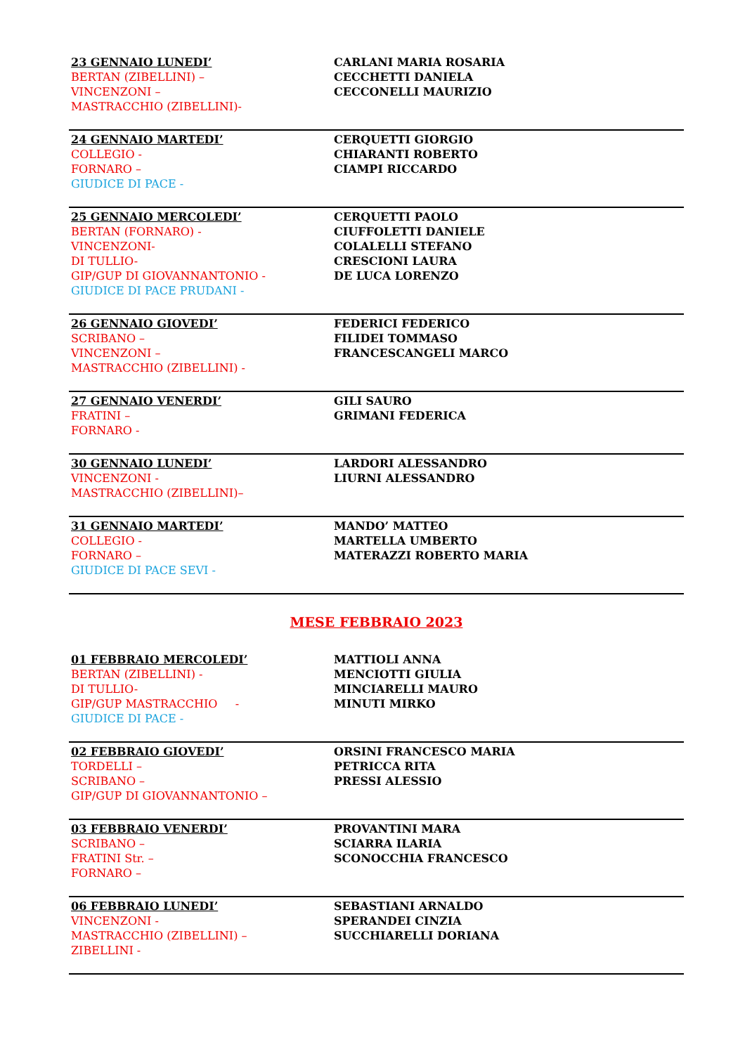| 23 GENNAIO LUNEDI’ BERTAN (ZIBELLINI) – VINCENZONI – MASTRACCHIO (ZIBELLINI)- | CARLANI MARIA ROSARIA CECCHETTI DANIELA CECCONELLI MAURIZIO |
| 24 GENNAIO MARTEDI’ COLLEGIO - FORNARO – GIUDICE DI PACE - | CERQUETTI GIORGIO CHIARANTI ROBERTO CIAMPI RICCARDO |
| 25 GENNAIO MERCOLEDI’ BERTAN (FORNARO) - VINCENZONI- DI TULLIO- GIP/GUP DI GIOVANNANTONIO - GIUDICE DI PACE PRUDANI - | CERQUETTI PAOLO CIUFFOLETTI DANIELE COLALELLI STEFANO CRESCIONI LAURA DE LUCA LORENZO |
| 26 GENNAIO GIOVEDI’ SCRIBANO – VINCENZONI – MASTRACCHIO (ZIBELLINI) - | FEDERICI FEDERICO FILIDEI TOMMASO FRANCESCANGELI MARCO |
| 27 GENNAIO VENERDI’ FRATINI – FORNARO - | GILI SAURO GRIMANI FEDERICA |
| 30 GENNAIO LUNEDI’ VINCENZONI - MASTRACCHIO (ZIBELLINI)– | LARDORI ALESSANDRO LIURNI ALESSANDRO |
| 31 GENNAIO MARTEDI’ COLLEGIO - FORNARO – GIUDICE DI PACE SEVI - | MANDO’ MATTEO MARTELLA UMBERTO MATERAZZI ROBERTO MARIA |
MESE FEBBRAIO 2023
| 01 FEBBRAIO MERCOLEDI’ BERTAN (ZIBELLINI) - DI TULLIO- GIP/GUP MASTRACCHIO - GIUDICE DI PACE - | MATTIOLI ANNA MENCIOTTI GIULIA MINCIARELLI MAURO MINUTI MIRKO |
| 02 FEBBRAIO GIOVEDI’ TORDELLI – SCRIBANO – GIP/GUP DI GIOVANNANTONIO – | ORSINI FRANCESCO MARIA PETRICCA RITA PRESSI ALESSIO |
| 03 FEBBRAIO VENERDI’ SCRIBANO – FRATINI Str. – FORNARO – | PROVANTINI MARA SCIARRA ILARIA SCONOCCHIA FRANCESCO |
| 06 FEBBRAIO LUNEDI’ VINCENZONI - MASTRACCHIO (ZIBELLINI) – ZIBELLINI - | SEBASTIANI ARNALDO SPERANDEI CINZIA SUCCHIARELLI DORIANA |